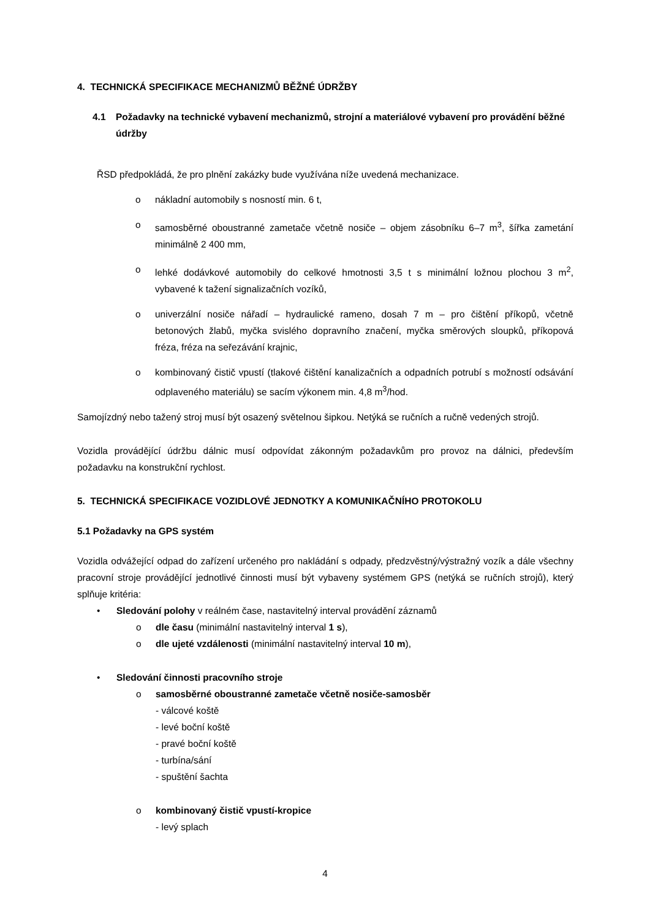4. TECHNICKÁ SPECIFIKACE MECHANIZMŮ BĚŽNÉ ÚDRŽBY
4.1 Požadavky na technické vybavení mechanizmů, strojní a materiálové vybavení pro provádění běžné údržby
ŘSD předpokládá, že pro plnění zakázky bude využívána níže uvedená mechanizace.
o nákladní automobily s nosností min. 6 t,
o samosběrné oboustranné zametače včetně nosiče – objem zásobníku 6–7 m<sup>3</sup>, šířka zametání minimálně 2 400 mm,
o lehké dodávkové automobily do celkové hmotnosti 3,5 t s minimální ložnou plochou 3 m<sup>2</sup>, vybavené k tažení signalizačních vozíků,
o univerzální nosiče nářadí – hydraulické rameno, dosah 7 m – pro čištění příkopů, včetně betonových žlabů, myčka svislého dopravního značení, myčka směrových sloupků, příkopová fréza, fréza na seřezávání krajnic,
o kombinovaný čistič vpustí (tlakové čištění kanalizačních a odpadních potrubí s možností odsávání odplaveného materiálu) se sacím výkonem min. 4,8 m<sup>3</sup>/hod.
Samojízdný nebo tažený stroj musí být osazený světelnou šipkou. Netýká se ručních a ručně vedených strojů.
Vozidla provádějící údržbu dálnic musí odpovídat zákonným požadavkům pro provoz na dálnici, především požadavku na konstrukční rychlost.
5. TECHNICKÁ SPECIFIKACE VOZIDLOVÉ JEDNOTKY A KOMUNIKAČNÍHO PROTOKOLU
5.1 Požadavky na GPS systém
Vozidla odvážející odpad do zařízení určeného pro nakládání s odpady, předzvěstný/výstražný vozík a dále všechny pracovní stroje provádějící jednotlivé činnosti musí být vybaveny systémem GPS (netýká se ručních strojů), který splňuje kritéria:
• Sledování polohy v reálném čase, nastavitelný interval provádění záznamů
o dle času (minimální nastavitelný interval 1 s),
o dle ujeté vzdálenosti (minimální nastavitelný interval 10 m),
• Sledování činnosti pracovního stroje
o samosběrné oboustranné zametače včetně nosiče-samosběr
- válcové koště
- levé boční koště
- pravé boční koště
- turbína/sání
- spuštění šachta
o kombinovaný čistič vpustí-kropice
- levý splach
4